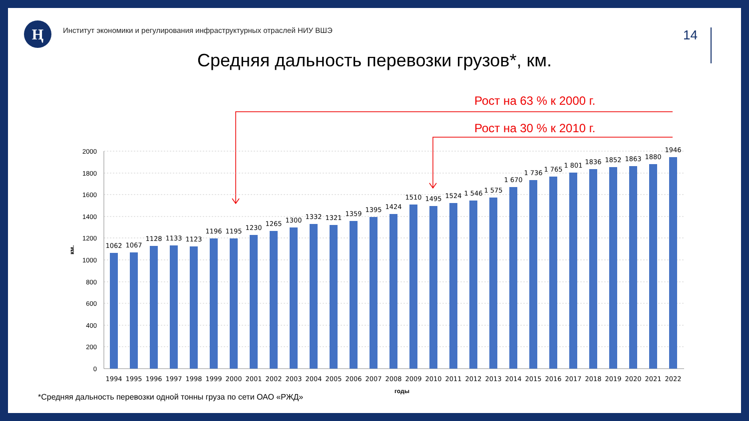Ң
Институт экономики и регулирования инфраструктурных отраслей НИУ ВШЭ
14
Средняя дальность перевозки грузов*, км.
Рост на 63 % к 2000 г.
Рост на 30 % к 2010 г.
2000
1800
1600
1400
1200
1000
800
600
400
200
0
км.
годы
1062
1067
1128
1133
1123
1196
1195
1230
1265
1300
1332
1321
1359
1395
1424
1510
1495
1524
1 546
1 575
1 670
1 736
1 765
1 801
1836
1852
1863
1880
1946
1994
1995
1996
1997
1998
1999
2000
2001
2002
2003
2004
2005
2006
2007
2008
2009
2010
2011
2012
2013
2014
2015
2016
2017
2018
2019
2020
2021
2022
*Средняя дальность перевозки одной тонны груза по сети ОАО «РЖД»